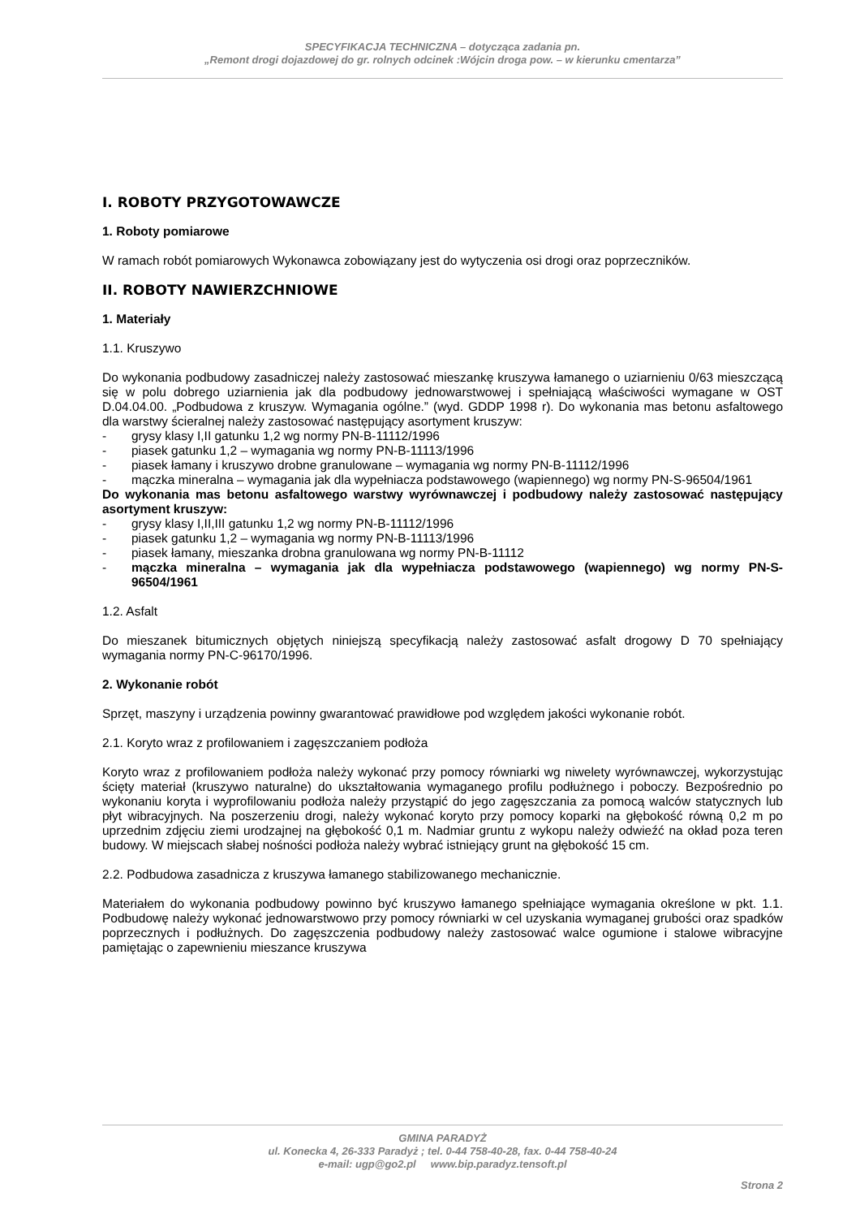SPECYFIKACJA TECHNICZNA – dotycząca zadania pn.
„Remont drogi dojazdowej do gr. rolnych odcinek :Wójcin droga pow. – w kierunku cmentarza”
I. ROBOTY PRZYGOTOWAWCZE
1. Roboty pomiarowe
W ramach robót pomiarowych Wykonawca zobowiązany jest do wytyczenia osi drogi oraz poprzeczników.
II. ROBOTY NAWIERZCHNIOWE
1. Materiały
1.1. Kruszywo
Do wykonania podbudowy zasadniczej należy zastosować mieszankę kruszywa łamanego o uziarnieniu 0/63 mieszczącą się w polu dobrego uziarnienia jak dla podbudowy jednowarstwowej i spełniającą właściwości wymagane w OST D.04.04.00. „Podbudowa z kruszyw. Wymagania ogólne.” (wyd. GDDP 1998 r). Do wykonania mas betonu asfaltowego dla warstwy ścieralnej należy zastosować następujący asortyment kruszyw:
- grysy klasy I,II gatunku 1,2 wg normy PN-B-11112/1996
- piasek gatunku 1,2 – wymagania wg normy PN-B-11113/1996
- piasek łamany i kruszywo drobne granulowane – wymagania wg normy PN-B-11112/1996
- mączka mineralna – wymagania jak dla wypełniacza podstawowego (wapiennego) wg normy PN-S-96504/1961
Do wykonania mas betonu asfaltowego warstwy wyrównawczej i podbudowy należy zastosować następujący asortyment kruszyw:
- grysy klasy I,II,III gatunku 1,2 wg normy PN-B-11112/1996
- piasek gatunku 1,2 – wymagania wg normy PN-B-11113/1996
- piasek łamany, mieszanka drobna granulowana wg normy PN-B-11112
- mączka mineralna – wymagania jak dla wypełniacza podstawowego (wapiennego) wg normy PN-S-96504/1961
1.2. Asfalt
Do mieszanek bitumicznych objętych niniejszą specyfikacją należy zastosować asfalt drogowy D 70 spełniający wymagania normy PN-C-96170/1996.
2. Wykonanie robót
Sprzęt, maszyny i urządzenia powinny gwarantować prawidłowe pod względem jakości wykonanie robót.
2.1. Koryto wraz z profilowaniem i zagęszczaniem podłoża
Koryto wraz z profilowaniem podłoża należy wykonać przy pomocy równiarki wg niwelety wyrównawczej, wykorzystując ścięty materiał (kruszywo naturalne) do ukształtowania wymaganego profilu podłużnego i poboczy. Bezpośrednio po wykonaniu koryta i wyprofilowaniu podłoża należy przystąpić do jego zagęszczania za pomocą walców statycznych lub płyt wibracyjnych. Na poszerzeniu drogi, należy wykonać koryto przy pomocy koparki na głębokość równą 0,2 m po uprzednim zdjęciu ziemi urodzajnej na głębokość 0,1 m. Nadmiar gruntu z wykopu należy odwieźć na okład poza teren budowy. W miejscach słabej nośności podłoża należy wybrać istniejący grunt na głębokość 15 cm.
2.2. Podbudowa zasadnicza z kruszywa łamanego stabilizowanego mechanicznie.
Materiałem do wykonania podbudowy powinno być kruszywo łamanego spełniające wymagania określone w pkt. 1.1. Podbudowę należy wykonać jednowarstwowo przy pomocy równiarki w cel uzyskania wymaganej grubości oraz spadków poprzecznych i podłużnych. Do zagęszczenia podbudowy należy zastosować walce ogumione i stalowe wibracyjne pamiętając o zapewnieniu mieszance kruszywa
GMINA PARADYŻ
ul. Konecka 4, 26-333 Paradyż ; tel. 0-44 758-40-28, fax. 0-44 758-40-24
e-mail: ugp@go2.pl www.bip.paradyz.tensoft.pl
Strona 2